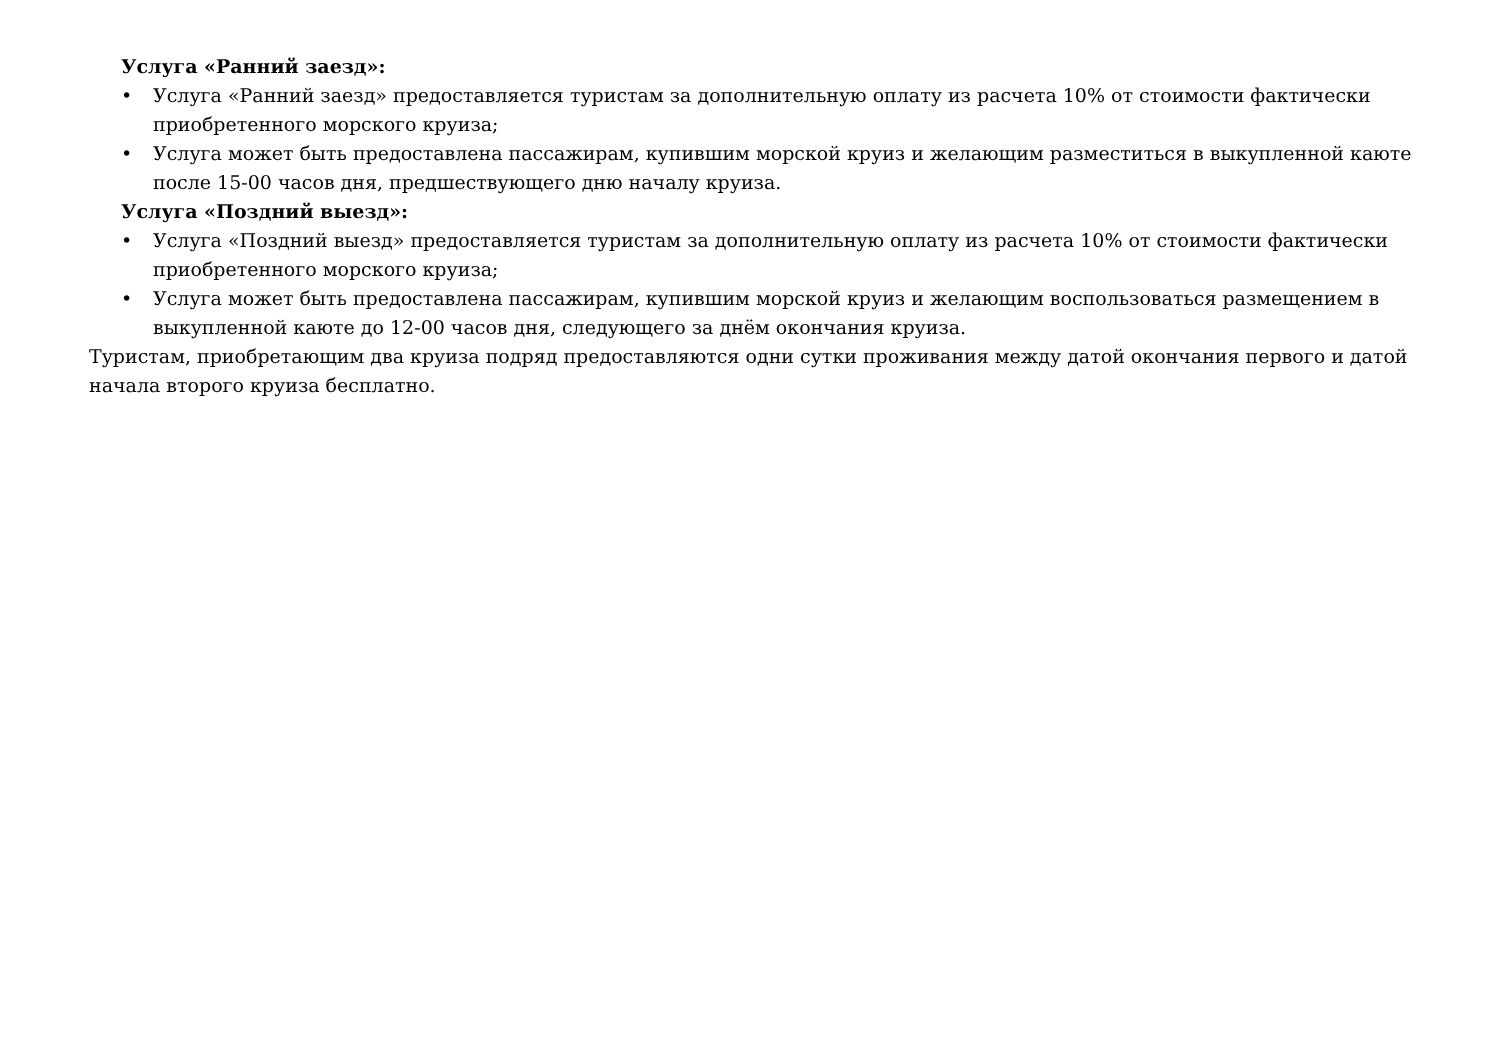Услуга «Ранний заезд»:
• Услуга «Ранний заезд» предоставляется туристам за дополнительную оплату из расчета 10% от стоимости фактически приобретенного морского круиза;
• Услуга может быть предоставлена пассажирам, купившим морской круиз и желающим разместиться в выкупленной каюте после 15-00 часов дня, предшествующего дню началу круиза.
Услуга «Поздний выезд»:
• Услуга «Поздний выезд» предоставляется туристам за дополнительную оплату из расчета 10% от стоимости фактически приобретенного морского круиза;
• Услуга может быть предоставлена пассажирам, купившим морской круиз и желающим воспользоваться размещением в выкупленной каюте до 12-00 часов дня, следующего за днём окончания круиза.
Туристам, приобретающим два круиза подряд предоставляются одни сутки проживания между датой окончания первого и датой начала второго круиза бесплатно.